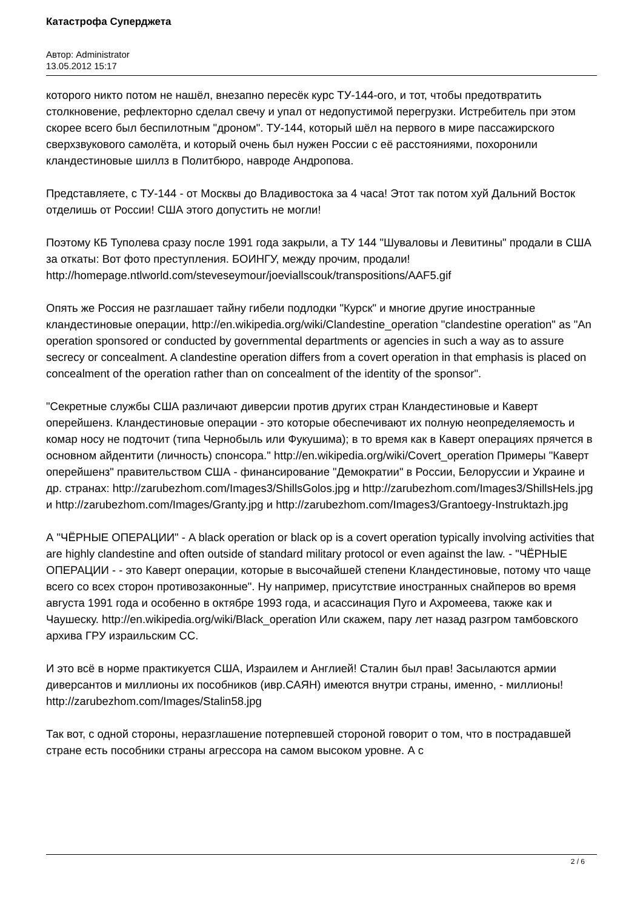Катастрофа Суперджета
Автор: Administrator
13.05.2012 15:17
которого никто потом не нашёл, внезапно пересёк курс ТУ-144-ого, и тот, чтобы предотвратить столкновение, рефлекторно сделал свечу и упал от недопустимой перегрузки. Истребитель при этом скорее всего был беспилотным "дроном". ТУ-144, который шёл на первого в мире пассажирского сверхзвукового самолёта, и который очень был нужен России с её расстояниями, похоронили кландестиновые шиллз в Политбюро, навроде Андропова.
Представляете, с ТУ-144 - от Москвы до Владивостока за 4 часа! Этот так потом хуй Дальний Восток отделишь от России! США этого допустить не могли!
Поэтому КБ Туполева сразу после 1991 года закрыли, а ТУ 144 "Шуваловы и Левитины" продали в США за откаты: Вот фото преступления. БОИНГУ, между прочим, продали! http://homepage.ntlworld.com/steveseymour/joeviallscouk/transpositions/AAF5.gif
Опять же Россия не разглашает тайну гибели подлодки "Курск" и многие другие иностранные кландестиновые операции, http://en.wikipedia.org/wiki/Clandestine_operation "clandestine operation" as "An operation sponsored or conducted by governmental departments or agencies in such a way as to assure secrecy or concealment. A clandestine operation differs from a covert operation in that emphasis is placed on concealment of the operation rather than on concealment of the identity of the sponsor".
"Секретные службы США различают диверсии против других стран Кландестиновые и Каверт оперейшенз. Кландестиновые операции - это которые обеспечивают их полную неопределяемость и комар носу не подточит (типа Чернобыль или Фукушима); в то время как в Каверт операциях прячется в основном айдентити (личность) спонсора." http://en.wikipedia.org/wiki/Covert_operation Примеры "Каверт оперейшенз" правительством США - финансирование "Демократии" в России, Белоруссии и Украине и др. странах: http://zarubezhom.com/Images3/ShillsGolos.jpg и http://zarubezhom.com/Images3/ShillsHels.jpg и http://zarubezhom.com/Images/Granty.jpg и http://zarubezhom.com/Images3/Grantoegy-Instruktazh.jpg
А "ЧЁРНЫЕ ОПЕРАЦИИ" - A black operation or black op is a covert operation typically involving activities that are highly clandestine and often outside of standard military protocol or even against the law. - "ЧЁРНЫЕ ОПЕРАЦИИ - - это Каверт операции, которые в высочайшей степени Кландестиновые, потому что чаще всего со всех сторон противозаконные". Ну например, присутствие иностранных снайперов во время августа 1991 года и особенно в октябре 1993 года, и асассинация Пуго и Ахромеева, также как и Чаушеску. http://en.wikipedia.org/wiki/Black_operation Или скажем, пару лет назад разгром тамбовского архива ГРУ израильским СС.
И это всё в норме практикуется США, Израилем и Англией! Сталин был прав! Засылаются армии диверсантов и миллионы их пособников (ивр.САЯН) имеются внутри страны, именно, - миллионы! http://zarubezhom.com/Images/Stalin58.jpg
Так вот, с одной стороны, неразглашение потерпевшей стороной говорит о том, что в пострадавшей стране есть пособники страны агрессора на самом высоком уровне. А с
2 / 6